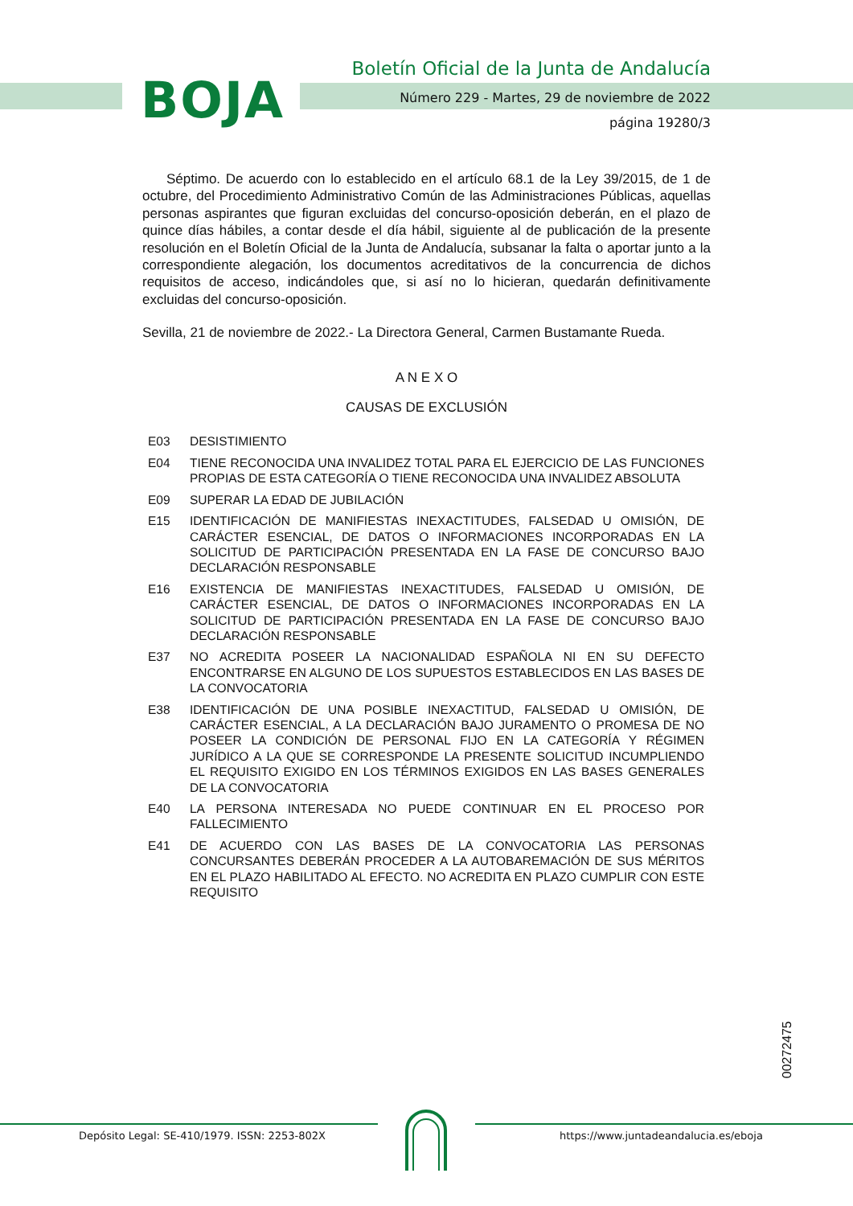BOJA
Boletín Oficial de la Junta de Andalucía
Número 229 - Martes, 29 de noviembre de 2022
página 19280/3
Séptimo. De acuerdo con lo establecido en el artículo 68.1 de la Ley 39/2015, de 1 de octubre, del Procedimiento Administrativo Común de las Administraciones Públicas, aquellas personas aspirantes que figuran excluidas del concurso-oposición deberán, en el plazo de quince días hábiles, a contar desde el día hábil, siguiente al de publicación de la presente resolución en el Boletín Oficial de la Junta de Andalucía, subsanar la falta o aportar junto a la correspondiente alegación, los documentos acreditativos de la concurrencia de dichos requisitos de acceso, indicándoles que, si así no lo hicieran, quedarán definitivamente excluidas del concurso-oposición.
Sevilla, 21 de noviembre de 2022.- La Directora General, Carmen Bustamante Rueda.
A N E X O
CAUSAS DE EXCLUSIÓN
E03 DESISTIMIENTO
E04 TIENE RECONOCIDA UNA INVALIDEZ TOTAL PARA EL EJERCICIO DE LAS FUNCIONES PROPIAS DE ESTA CATEGORÍA O TIENE RECONOCIDA UNA INVALIDEZ ABSOLUTA
E09 SUPERAR LA EDAD DE JUBILACIÓN
E15 IDENTIFICACIÓN DE MANIFIESTAS INEXACTITUDES, FALSEDAD U OMISIÓN, DE CARÁCTER ESENCIAL, DE DATOS O INFORMACIONES INCORPORADAS EN LA SOLICITUD DE PARTICIPACIÓN PRESENTADA EN LA FASE DE CONCURSO BAJO DECLARACIÓN RESPONSABLE
E16 EXISTENCIA DE MANIFIESTAS INEXACTITUDES, FALSEDAD U OMISIÓN, DE CARÁCTER ESENCIAL, DE DATOS O INFORMACIONES INCORPORADAS EN LA SOLICITUD DE PARTICIPACIÓN PRESENTADA EN LA FASE DE CONCURSO BAJO DECLARACIÓN RESPONSABLE
E37 NO ACREDITA POSEER LA NACIONALIDAD ESPAÑOLA NI EN SU DEFECTO ENCONTRARSE EN ALGUNO DE LOS SUPUESTOS ESTABLECIDOS EN LAS BASES DE LA CONVOCATORIA
E38 IDENTIFICACIÓN DE UNA POSIBLE INEXACTITUD, FALSEDAD U OMISIÓN, DE CARÁCTER ESENCIAL, A LA DECLARACIÓN BAJO JURAMENTO O PROMESA DE NO POSEER LA CONDICIÓN DE PERSONAL FIJO EN LA CATEGORÍA Y RÉGIMEN JURÍDICO A LA QUE SE CORRESPONDE LA PRESENTE SOLICITUD INCUMPLIENDO EL REQUISITO EXIGIDO EN LOS TÉRMINOS EXIGIDOS EN LAS BASES GENERALES DE LA CONVOCATORIA
E40 LA PERSONA INTERESADA NO PUEDE CONTINUAR EN EL PROCESO POR FALLECIMIENTO
E41 DE ACUERDO CON LAS BASES DE LA CONVOCATORIA LAS PERSONAS CONCURSANTES DEBERÁN PROCEDER A LA AUTOBAREMACIÓN DE SUS MÉRITOS EN EL PLAZO HABILITADO AL EFECTO. NO ACREDITA EN PLAZO CUMPLIR CON ESTE REQUISITO
00272475
Depósito Legal: SE-410/1979. ISSN: 2253-802X https://www.juntadeandalucia.es/eboja